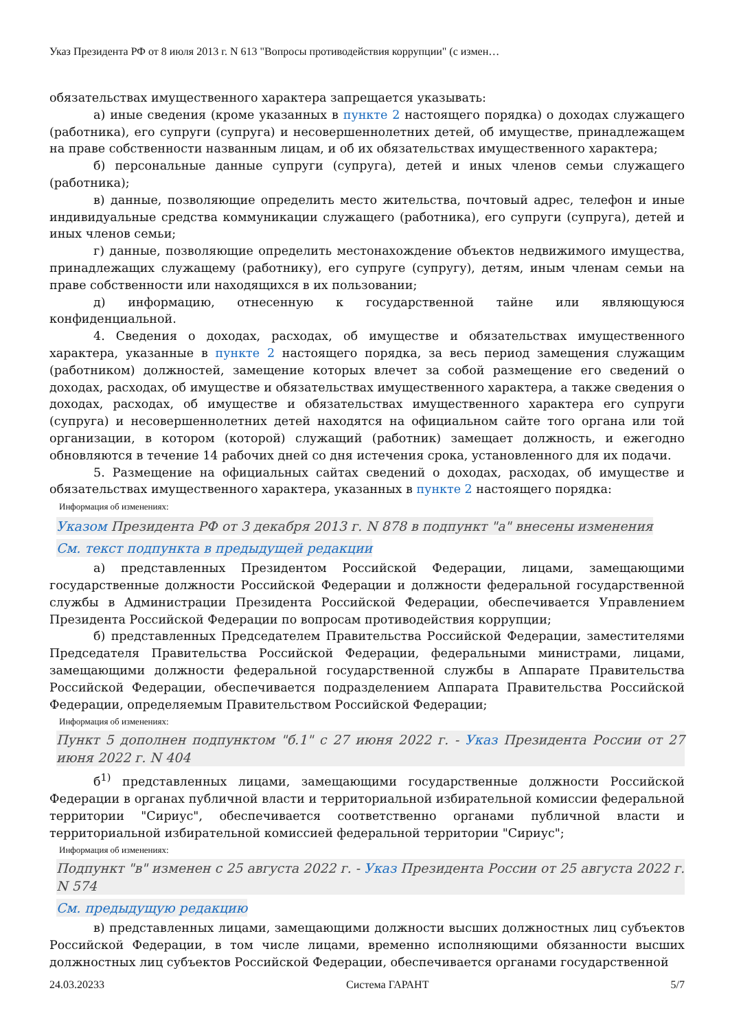Указ Президента РФ от 8 июля 2013 г. N 613 "Вопросы противодействия коррупции" (с измен…
обязательствах имущественного характера запрещается указывать:
а) иные сведения (кроме указанных в пункте 2 настоящего порядка) о доходах служащего (работника), его супруги (супруга) и несовершеннолетних детей, об имуществе, принадлежащем на праве собственности названным лицам, и об их обязательствах имущественного характера;
б) персональные данные супруги (супруга), детей и иных членов семьи служащего (работника);
в) данные, позволяющие определить место жительства, почтовый адрес, телефон и иные индивидуальные средства коммуникации служащего (работника), его супруги (супруга), детей и иных членов семьи;
г) данные, позволяющие определить местонахождение объектов недвижимого имущества, принадлежащих служащему (работнику), его супруге (супругу), детям, иным членам семьи на праве собственности или находящихся в их пользовании;
д) информацию, отнесенную к государственной тайне или являющуюся конфиденциальной.
4. Сведения о доходах, расходах, об имуществе и обязательствах имущественного характера, указанные в пункте 2 настоящего порядка, за весь период замещения служащим (работником) должностей, замещение которых влечет за собой размещение его сведений о доходах, расходах, об имуществе и обязательствах имущественного характера, а также сведения о доходах, расходах, об имуществе и обязательствах имущественного характера его супруги (супруга) и несовершеннолетних детей находятся на официальном сайте того органа или той организации, в котором (которой) служащий (работник) замещает должность, и ежегодно обновляются в течение 14 рабочих дней со дня истечения срока, установленного для их подачи.
5. Размещение на официальных сайтах сведений о доходах, расходах, об имуществе и обязательствах имущественного характера, указанных в пункте 2 настоящего порядка:
Информация об изменениях:
Указом Президента РФ от 3 декабря 2013 г. N 878 в подпункт "а" внесены изменения
См. текст подпункта в предыдущей редакции
а) представленных Президентом Российской Федерации, лицами, замещающими государственные должности Российской Федерации и должности федеральной государственной службы в Администрации Президента Российской Федерации, обеспечивается Управлением Президента Российской Федерации по вопросам противодействия коррупции;
б) представленных Председателем Правительства Российской Федерации, заместителями Председателя Правительства Российской Федерации, федеральными министрами, лицами, замещающими должности федеральной государственной службы в Аппарате Правительства Российской Федерации, обеспечивается подразделением Аппарата Правительства Российской Федерации, определяемым Правительством Российской Федерации;
Информация об изменениях:
Пункт 5 дополнен подпунктом "б.1" с 27 июня 2022 г. - Указ Президента России от 27 июня 2022 г. N 404
б<sup>1)</sup> представленных лицами, замещающими государственные должности Российской Федерации в органах публичной власти и территориальной избирательной комиссии федеральной территории "Сириус", обеспечивается соответственно органами публичной власти и территориальной избирательной комиссией федеральной территории "Сириус";
Информация об изменениях:
Подпункт "в" изменен с 25 августа 2022 г. - Указ Президента России от 25 августа 2022 г. N 574
См. предыдущую редакцию
в) представленных лицами, замещающими должности высших должностных лиц субъектов Российской Федерации, в том числе лицами, временно исполняющими обязанности высших должностных лиц субъектов Российской Федерации, обеспечивается органами государственной
24.03.20233 Система ГАРАНТ 5/7